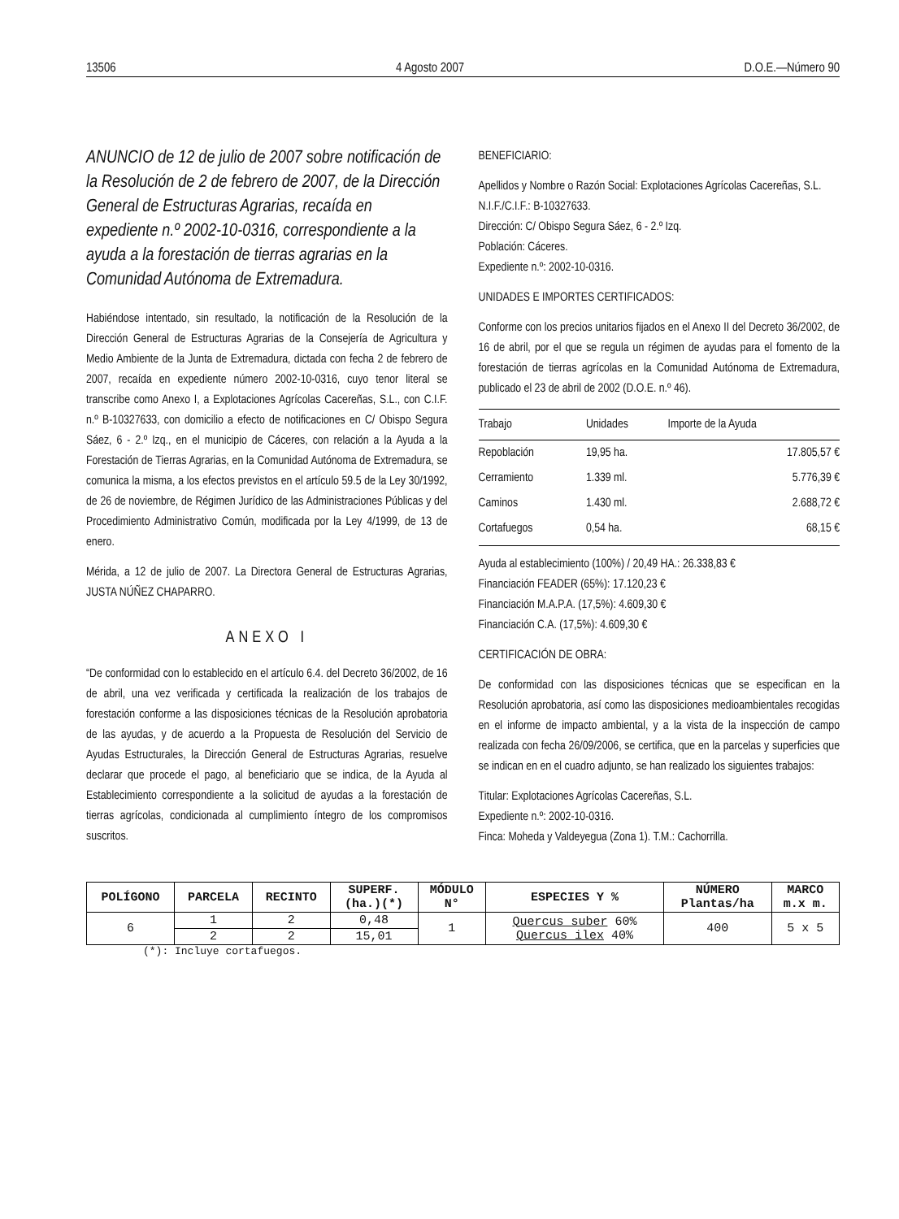13506 4 Agosto 2007 D.O.E.—Número 90
ANUNCIO de 12 de julio de 2007 sobre notificación de la Resolución de 2 de febrero de 2007, de la Dirección General de Estructuras Agrarias, recaída en expediente n.º 2002-10-0316, correspondiente a la ayuda a la forestación de tierras agrarias en la Comunidad Autónoma de Extremadura.
Habiéndose intentado, sin resultado, la notificación de la Resolución de la Dirección General de Estructuras Agrarias de la Consejería de Agricultura y Medio Ambiente de la Junta de Extremadura, dictada con fecha 2 de febrero de 2007, recaída en expediente número 2002-10-0316, cuyo tenor literal se transcribe como Anexo I, a Explotaciones Agrícolas Cacereñas, S.L., con C.I.F. n.º B-10327633, con domicilio a efecto de notificaciones en C/ Obispo Segura Sáez, 6 - 2.º Izq., en el municipio de Cáceres, con relación a la Ayuda a la Forestación de Tierras Agrarias, en la Comunidad Autónoma de Extremadura, se comunica la misma, a los efectos previstos en el artículo 59.5 de la Ley 30/1992, de 26 de noviembre, de Régimen Jurídico de las Administraciones Públicas y del Procedimiento Administrativo Común, modificada por la Ley 4/1999, de 13 de enero.
Mérida, a 12 de julio de 2007. La Directora General de Estructuras Agrarias, JUSTA NÚÑEZ CHAPARRO.
ANEXO I
“De conformidad con lo establecido en el artículo 6.4. del Decreto 36/2002, de 16 de abril, una vez verificada y certificada la realización de los trabajos de forestación conforme a las disposiciones técnicas de la Resolución aprobatoria de las ayudas, y de acuerdo a la Propuesta de Resolución del Servicio de Ayudas Estructurales, la Dirección General de Estructuras Agrarias, resuelve declarar que procede el pago, al beneficiario que se indica, de la Ayuda al Establecimiento correspondiente a la solicitud de ayudas a la forestación de tierras agrícolas, condicionada al cumplimiento íntegro de los compromisos suscritos.
BENEFICIARIO:
Apellidos y Nombre o Razón Social: Explotaciones Agrícolas Cacereñas, S.L.
N.I.F./C.I.F.: B-10327633.
Dirección: C/ Obispo Segura Sáez, 6 - 2.º Izq.
Población: Cáceres.
Expediente n.º: 2002-10-0316.
UNIDADES E IMPORTES CERTIFICADOS:
Conforme con los precios unitarios fijados en el Anexo II del Decreto 36/2002, de 16 de abril, por el que se regula un régimen de ayudas para el fomento de la forestación de tierras agrícolas en la Comunidad Autónoma de Extremadura, publicado el 23 de abril de 2002 (D.O.E. n.º 46).
| Trabajo | Unidades | Importe de la Ayuda |
| --- | --- | --- |
| Repoblación | 19,95 ha. | 17.805,57 € |
| Cerramiento | 1.339 ml. | 5.776,39 € |
| Caminos | 1.430 ml. | 2.688,72 € |
| Cortafuegos | 0,54 ha. | 68,15 € |
Ayuda al establecimiento (100%) / 20,49 HA.: 26.338,83 €
Financiación FEADER (65%): 17.120,23 €
Financiación M.A.P.A. (17,5%): 4.609,30 €
Financiación C.A. (17,5%): 4.609,30 €
CERTIFICACIÓN DE OBRA:
De conformidad con las disposiciones técnicas que se especifican en la Resolución aprobatoria, así como las disposiciones medioambientales recogidas en el informe de impacto ambiental, y a la vista de la inspección de campo realizada con fecha 26/09/2006, se certifica, que en la parcelas y superficies que se indican en en el cuadro adjunto, se han realizado los siguientes trabajos:
Titular: Explotaciones Agrícolas Cacereñas, S.L.
Expediente n.º: 2002-10-0316.
Finca: Moheda y Valdeyegua (Zona 1). T.M.: Cachorrilla.
| POLÍGONO | PARCELA | RECINTO | SUPERF. (ha.)(*) | MÓDULO N° | ESPECIES Y % | NÚMERO Plantas/ha | MARCO m.x m. |
| --- | --- | --- | --- | --- | --- | --- | --- |
| 6 | 1 | 2 | 0,48 | 1 | Quercus suber 60% Quercus ilex 40% | 400 | 5 x 5 |
| | 2 | 2 | 15,01 | | | | |
(*): Incluye cortafuegos.